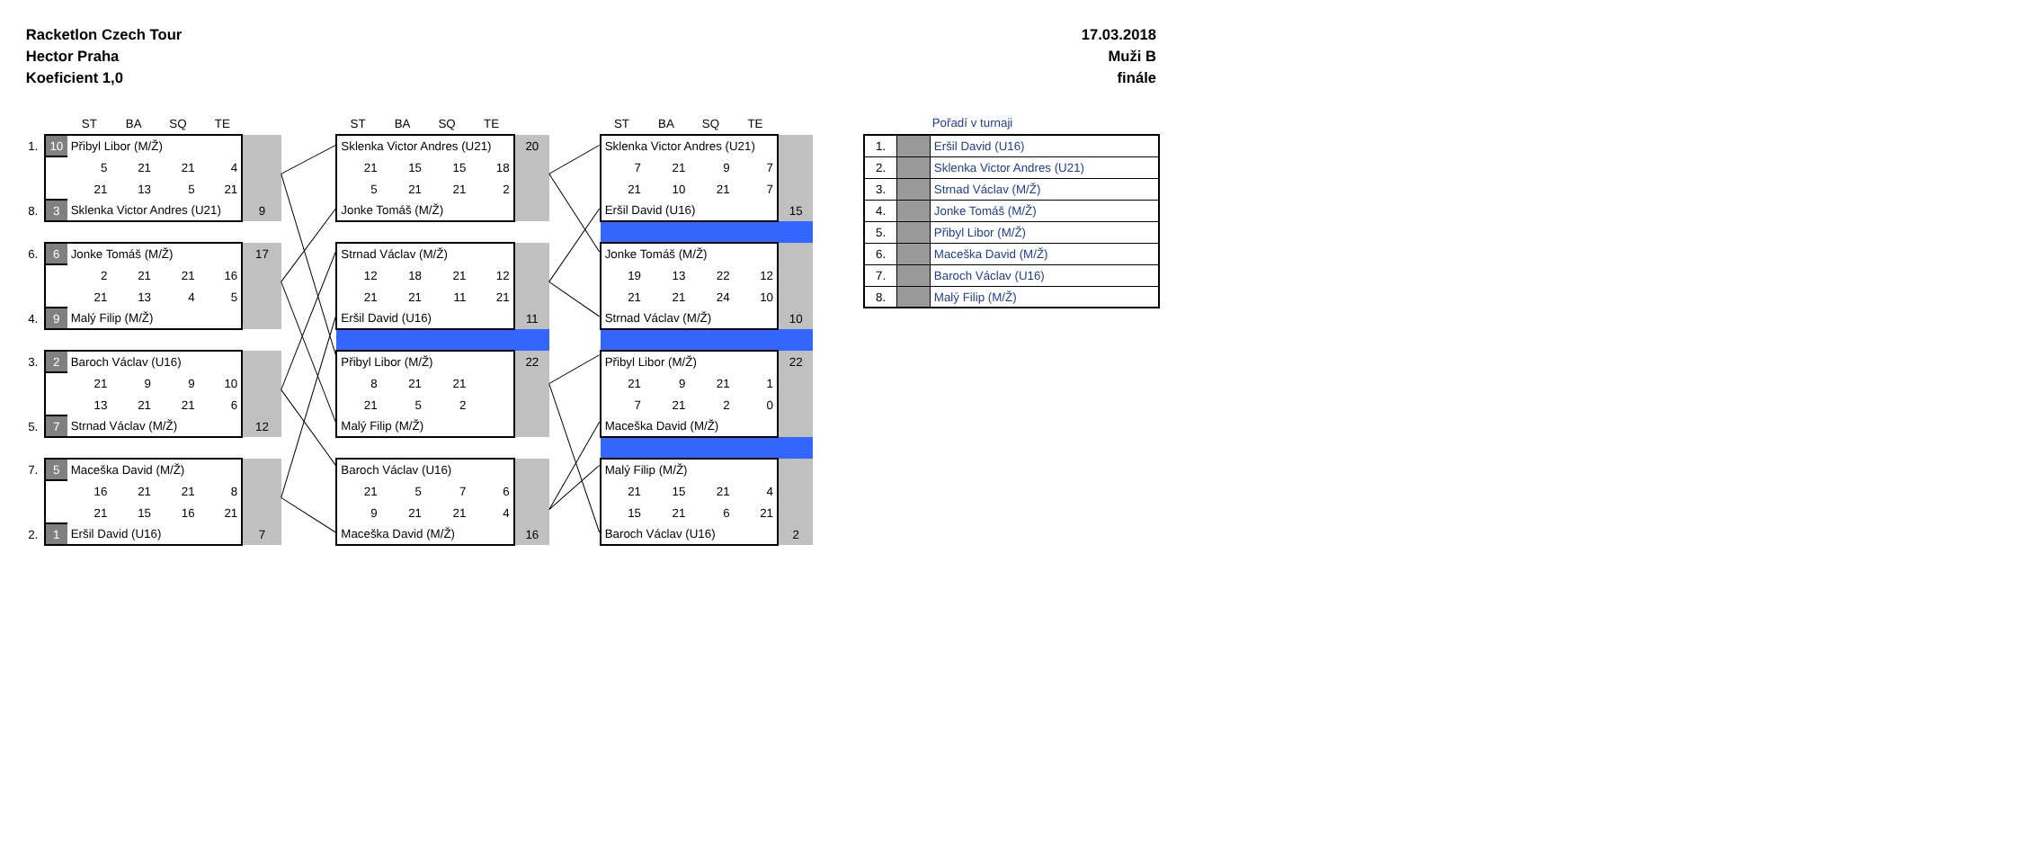Racketlon Czech Tour
Hector Praha
Koeficient 1,0
17.03.2018
Muži B
finále
| | ST | BA | SQ | TE | |
| 1. | 10 | Přibyl Libor (M/Ž) | | | | |
| | | 5 | 21 | 21 | 4 | |
| | | 21 | 13 | 5 | 21 | |
| 8. | 3 | Sklenka Victor Andres (U21) | | | | 9 |
| 6. | 6 | Jonke Tomáš (M/Ž) | | | | 17 |
| | | 2 | 21 | 21 | 16 | |
| | | 21 | 13 | 4 | 5 | |
| 4. | 9 | Malý Filip (M/Ž) | | | | |
| 3. | 2 | Baroch Václav (U16) | | | | |
| | | 21 | 9 | 9 | 10 | |
| | | 13 | 21 | 21 | 6 | |
| 5. | 7 | Strnad Václav (M/Ž) | | | | 12 |
| 7. | 5 | Maceška David (M/Ž) | | | | |
| | | 16 | 21 | 21 | 8 | |
| | | 21 | 15 | 16 | 21 | |
| 2. | 1 | Eršil David (U16) | | | | 7 |
| ST | BA | SQ | TE | |
| Sklenka Victor Andres (U21) | | | | 20 |
| 21 | 15 | 15 | 18 | |
| 5 | 21 | 21 | 2 | |
| Jonke Tomáš (M/Ž) | | | | |
| Strnad Václav (M/Ž) | | | | |
| 12 | 18 | 21 | 12 | |
| 21 | 21 | 11 | 21 | |
| Eršil David (U16) | | | | 11 |
| Přibyl Libor (M/Ž) | | | | 22 |
| 8 | 21 | 21 | | |
| 21 | 5 | 2 | | |
| Malý Filip (M/Ž) | | | | |
| Baroch Václav (U16) | | | | |
| 21 | 5 | 7 | 6 | |
| 9 | 21 | 21 | 4 | |
| Maceška David (M/Ž) | | | | 16 |
| ST | BA | SQ | TE | |
| Sklenka Victor Andres (U21) | | | | |
| 7 | 21 | 9 | 7 | |
| 21 | 10 | 21 | 7 | |
| Eršil David (U16) | | | | 15 |
| Jonke Tomáš (M/Ž) | | | | |
| 19 | 13 | 22 | 12 | |
| 21 | 21 | 24 | 10 | |
| Strnad Václav (M/Ž) | | | | 10 |
| Přibyl Libor (M/Ž) | | | | 22 |
| 21 | 9 | 21 | 1 | |
| 7 | 21 | 2 | 0 | |
| Maceška David (M/Ž) | | | | |
| Malý Filip (M/Ž) | | | | |
| 21 | 15 | 21 | 4 | |
| 15 | 21 | 6 | 21 | |
| Baroch Václav (U16) | | | | 2 |
Pořadí v turnaji
| 1. | | Eršil David (U16) |
| 2. | | Sklenka Victor Andres (U21) |
| 3. | | Strnad Václav (M/Ž) |
| 4. | | Jonke Tomáš (M/Ž) |
| 5. | | Přibyl Libor (M/Ž) |
| 6. | | Maceška David (M/Ž) |
| 7. | | Baroch Václav (U16) |
| 8. | | Malý Filip (M/Ž) |